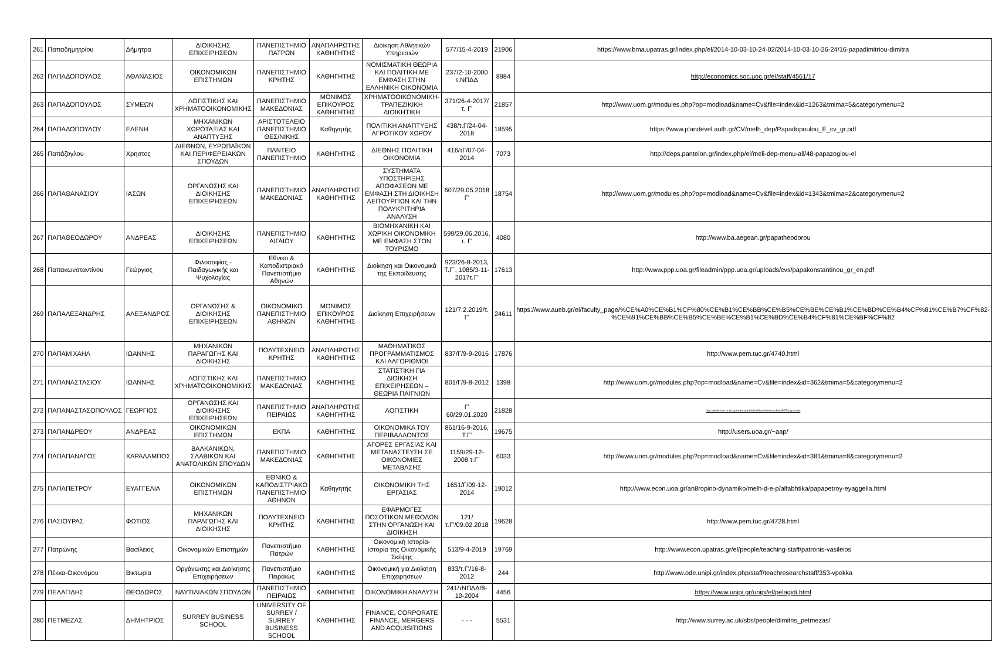| 261 | Παπαδημητρίου | Δήμητρα | ΔΙΟΙΚΗΣΗΣ ΕΠΙΧΕΙΡΗΣΕΩΝ | ΠΑΝΕΠΙΣΤΗΜΙΟ ΠΑΤΡΩΝ | ΑΝΑΠΛΗΡΩΤΗΣ ΚΑΘΗΓΗΤΗΣ | Διοίκηση Αθλητικών Υπηρεσιών | 577/15-4-2019 | 21906 | https://www.bma.upatras.gr/index.php/el/2014-10-03-10-24-02/2014-10-03-10-26-24/16-papadimitriou-dimitra |
| 262 | ΠΑΠΑΔΟΠΟΥΛΟΣ | ΑΘΑΝΑΣΙΟΣ | ΟΙΚΟΝΟΜΙΚΩΝ ΕΠΙΣΤΗΜΩΝ | ΠΑΝΕΠΙΣΤΗΜΙΟ ΚΡΗΤΗΣ | ΚΑΘΗΓΗΤΗΣ | ΝΟΜΙΣΜΑΤΙΚΗ ΘΕΩΡΙΑ ΚΑΙ ΠΟΛΙΤΙΚΗ ΜΕ ΕΜΦΑΣΗ ΣΤΗΝ ΕΛΛΗΝΙΚΗ ΟΙΚΟΝΟΜΙΑ | 237/2-10-2000 τ.ΝΠΔΔ | 8984 | http://economics.soc.uoc.gr/el/staff/4561/17 |
| 263 | ΠΑΠΑΔΟΠΟΥΛΟΣ | ΣΥΜΕΩΝ | ΛΟΓΙΣΤΙΚΗΣ ΚΑΙ ΧΡΗΜΑΤΟΟΙΚΟΝΟΜΙΚΗΣ | ΠΑΝΕΠΙΣΤΗΜΙΟ ΜΑΚΕΔΟΝΙΑΣ | ΜΟΝΙΜΟΣ ΕΠΙΚΟΥΡΟΣ ΚΑΘΗΓΗΤΗΣ | ΧΡΗΜΑΤΟΟΙΚΟΝΟΜΙΚΗ-ΤΡΑΠΕΖΙΚΙΚΗ ΔΙΟΙΚΗΤΙΚΗ | 371/26-4-2017/τ. Γ' | 21857 | http://www.uom.gr/modules.php?op=modload&name=Cv&file=index&id=1263&tmima=5&categorymenu=2 |
| 264 | ΠΑΠΑΔΟΠΟΥΛΟΥ | ΕΛΕΝΗ | ΜΗΧΑΝΙΚΩΝ ΧΩΡΟΤΑΞΙΑΣ ΚΑΙ ΑΝΑΠΤΥΞΗΣ | ΑΡΙΣΤΟΤΕΛΕΙΟ ΠΑΝΕΠΙΣΤΗΜΙΟ ΘΕΣ/ΝΙΚΗΣ | Καθηγητής | ΠΟΛΙΤΙΚΗ ΑΝΑΠΤΥΞΗΣ ΑΓΡΟΤΙΚΟΥ ΧΩΡΟΥ | 438/τ.Γ/24-04-2018 | 18595 | https://www.plandevel.auth.gr/CV/melh_dep/Papadopoulou_E_cv_gr.pdf |
| 265 | Παπάζογλου | Χρηστος | ΔΙΕΘΝΩΝ, ΕΥΡΩΠΑΪΚΩΝ ΚΑΙ ΠΕΡΙΦΕΡΕΙΑΚΩΝ ΣΠΟΥΔΩΝ | ΠΑΝΤΕΙΟ ΠΑΝΕΠΙΣΤΗΜΙΟ | ΚΑΘΗΓΗΤΗΣ | ΔΙΕΘΝΗΣ ΠΟΛΙΤΙΚΗ ΟΙΚΟΝΟΜΙΑ | 416/τΓ/07-04-2014 | 7073 | http://deps.panteion.gr/index.php/el/meli-dep-menu-all/48-papazoglou-el |
| 266 | ΠΑΠΑΘΑΝΑΣΙΟΥ | ΙΑΣΩΝ | ΟΡΓΑΝΩΣΗΣ ΚΑΙ ΔΙΟΙΚΗΣΗΣ ΕΠΙΧΕΙΡΗΣΕΩΝ | ΠΑΝΕΠΙΣΤΗΜΙΟ ΜΑΚΕΔΟΝΙΑΣ | ΑΝΑΠΛΗΡΩΤΗΣ ΚΑΘΗΓΗΤΗΣ | ΣΥΣΤΗΜΑΤΑ ΥΠΟΣΤΗΡΙΞΗΣ ΑΠΟΦΑΣΕΩΝ ΜΕ ΕΜΦΑΣΗ ΣΤΗ ΔΙΟΙΚΗΣΗ ΛΕΙΤΟΥΡΓΙΩΝ ΚΑΙ ΤΗΝ ΠΟΛΥΚΡΙΤΗΡΙΑ ΑΝΑΛΥΣΗ | 607/29.05.2018 Γ' | 18754 | http://www.uom.gr/modules.php?op=modload&name=Cv&file=index&id=1343&tmima=2&categorymenu=2 |
| 267 | ΠΑΠΑΘΕΟΔΩΡΟΥ | ΑΝΔΡΕΑΣ | ΔΙΟΙΚΗΣΗΣ ΕΠΙΧΕΙΡΗΣΕΩΝ | ΠΑΝΕΠΙΣΤΗΜΙΟ ΑΙΓΑΙΟΥ | ΚΑΘΗΓΗΤΗΣ | ΒΙΟΜΗΧΑΝΙΚΗ ΚΑΙ ΧΩΡΙΚΗ ΟΙΚΟΝΟΜΙΚΗ ΜΕ ΕΜΦΑΣΗ ΣΤΟΝ ΤΟΥΡΙΣΜΟ | 599/29.06.2016, τ. Γ' | 4080 | http://www.ba.aegean.gr/papatheodorou |
| 268 | Παπακωνσταντίνου | Γεώργιος | Φιλοσοφίας - Παιδαγωγικής και Ψυχολογίας | Εθνικο & Καποδιστριακό Πανεπιστήμιο Αθηνών | ΚΑΘΗΓΗΤΗΣ | Διοίκηση και Οικονομικά της Εκπαίδευσης | 923/26-8-2013, Τ.Γ΄, 1085/3-11-2017τ.Γ' | 17613 | http://www.ppp.uoa.gr/fileadmin/ppp.uoa.gr/uploads/cvs/papakonstantinou_gr_en.pdf |
| 269 | ΠΑΠΑΛΕΞΑΝΔΡΗΣ | ΑΛΕΞΑΝΔΡΟΣ | ΟΡΓΑΝΩΣΗΣ & ΔΙΟΙΚΗΣΗΣ ΕΠΙΧΕΙΡΗΣΕΩΝ | ΟΙΚΟΝΟΜΙΚΟ ΠΑΝΕΠΙΣΤΗΜΙΟ ΑΘΗΝΩΝ | ΜΟΝΙΜΟΣ ΕΠΙΚΟΥΡΟΣ ΚΑΘΗΓΗΤΗΣ | Διοίκηση Επιχειρήσεων | 121/7.2.2019/τ. Γ' | 24611 | https://www.aueb.gr/el/faculty_page/%CE%A0%CE%B1%CF%80%CE%B1%CE%BB%CE%B5%CE%BE%CE%B1%CE%BD%CE%B4%CF%81%CE%B7%CF%82-%CE%91%CE%BB%CE%B5%CE%BE%CE%B1%CE%BD%CE%B4%CF%81%CE%BF%CF%82 |
| 270 | ΠΑΠΑΜΙΧΑΗΛ | ΙΩΑΝΝΗΣ | ΜΗΧΑΝΙΚΩΝ ΠΑΡΑΓΩΓΗΣ ΚΑΙ ΔΙΟΙΚΗΣΗΣ | ΠΟΛΥΤΕΧΝΕΙΟ ΚΡΗΤΗΣ | ΑΝΑΠΛΗΡΩΤΗΣ ΚΑΘΗΓΗΤΗΣ | ΜΑΘΗΜΑΤΙΚΟΣ ΠΡΟΓΡΑΜΜΑΤΙΣΜΟΣ ΚΑΙ ΑΛΓΟΡΙΘΜΟΙ | 837/Γ/9-9-2016 | 17876 | http://www.pem.tuc.gr/4740.html |
| 271 | ΠΑΠΑΝΑΣΤΑΣΙΟΥ | ΙΩΑΝΝΗΣ | ΛΟΓΙΣΤΙΚΗΣ ΚΑΙ ΧΡΗΜΑΤΟΟΙΚΟΝΟΜΙΚΗΣ | ΠΑΝΕΠΙΣΤΗΜΙΟ ΜΑΚΕΔΟΝΙΑΣ | ΚΑΘΗΓΗΤΗΣ | ΣΤΑΤΙΣΤΙΚΗ ΓΙΑ ΔΙΟΙΚΗΣΗ ΕΠΙΧΕΙΡΗΣΕΩΝ – ΘΕΩΡΙΑ ΠΑΙΓΝΙΩΝ | 801/Γ/9-8-2012 | 1398 | http://www.uom.gr/modules.php?op=modload&name=Cv&file=index&id=362&tmima=5&categorymenu=2 |
| 272 | ΠΑΠΑΝΑΣΤΑΣΟΠΟΥΛΟΣ | ΓΕΩΡΓΙΟΣ | ΟΡΓΑΝΩΣΗΣ ΚΑΙ ΔΙΟΙΚΗΣΗΣ ΕΠΙΧΕΙΡΗΣΕΩΝ | ΠΑΝΕΠΙΣΤΗΜΙΟ ΠΕΙΡΑΙΩΣ | ΑΝΑΠΛΗΡΩΤΗΣ ΚΑΘΗΓΗΤΗΣ | ΛΟΓΙΣΤΙΚΗ | Γ' 60/29.01.2020 | 21828 | http://www.ode.unipi.gr/index.php/el/staff/teachresearchstaff/25-papanast |
| 273 | ΠΑΠΑΝΔΡΕΟΥ | ΑΝΔΡΕΑΣ | ΟΙΚΟΝΟΜΙΚΩΝ ΕΠΙΣΤΗΜΩΝ | ΕΚΠΑ | ΚΑΘΗΓΗΤΗΣ | ΟΙΚΟΝΟΜΙΚΑ ΤΟΥ ΠΕΡΙΒΑΛΛΟΝΤΟΣ | 861/16-9-2016, Τ.Γ' | 19675 | http://users.uoa.gr/~aap/ |
| 274 | ΠΑΠΑΠΑΝΑΓΟΣ | ΧΑΡΑΛΑΜΠΟΣ | ΒΑΛΚΑΝΙΚΩΝ, ΣΛΑΒΙΚΩΝ ΚΑΙ ΑΝΑΤΟΛΙΚΩΝ ΣΠΟΥΔΩΝ | ΠΑΝΕΠΙΣΤΗΜΙΟ ΜΑΚΕΔΟΝΙΑΣ | ΚΑΘΗΓΗΤΗΣ | ΑΓΟΡΕΣ ΕΡΓΑΣΙΑΣ ΚΑΙ ΜΕΤΑΝΑΣΤΕΥΣΗ ΣΕ ΟΙΚΟΝΟΜΙΕΣ ΜΕΤΑΒΑΣΗΣ | 1159/29-12-2008 τ.Γ΄ | 6033 | http://www.uom.gr/modules.php?op=modload&name=Cv&file=index&id=381&tmima=8&categorymenu=2 |
| 275 | ΠΑΠΑΠΕΤΡΟΥ | ΕΥΑΓΓΕΛΙΑ | ΟΙΚΟΝΟΜΙΚΩΝ ΕΠΙΣΤΗΜΩΝ | ΕΘΝΙΚΟ & ΚΑΠΟΔΙΣΤΡΙΑΚΟ ΠΑΝΕΠΙΣΤΗΜΙΟ ΑΘΗΝΩΝ | Καθηγητής | ΟΙΚΟΝΟΜΙΚΗ ΤΗΣ ΕΡΓΑΣΙΑΣ | 1651/Γ/09-12-2014 | 19012 | http://www.econ.uoa.gr/an8ropino-dynamiko/melh-d-e-p/alfabhtika/papapetroy-eyaggelia.html |
| 276 | ΠΑΣΙΟΥΡΑΣ | ΦΩΤΙΟΣ | ΜΗΧΑΝΙΚΩΝ ΠΑΡΑΓΩΓΗΣ ΚΑΙ ΔΙΟΙΚΗΣΗΣ | ΠΟΛΥΤΕΧΝΕΙΟ ΚΡΗΤΗΣ | ΚΑΘΗΓΗΤΗΣ | ΕΦΑΡΜΟΓΕΣ ΠΟΣΟΤΙΚΩΝ ΜΕΘΟΔΩΝ ΣΤΗΝ ΟΡΓΑΝΩΣΗ ΚΑΙ ΔΙΟΙΚΗΣΗ | 121/τ.Γ'/09.02.2018 | 19628 | http://www.pem.tuc.gr/4728.html |
| 277 | Πατρώνης | Βασίλειος | Οικονομικών Επιστημών | Πανεπιστήμιο Πατρών | ΚΑΘΗΓΗΤΗΣ | Οικονομική Ιστορία-Ιστορία της Οικονομικής Σκέψης | 513/9-4-2019 | 19769 | http://www.econ.upatras.gr/el/people/teaching-staff/patronis-vasileios |
| 278 | Πέκκα-Οικονόμου | Βικτωρία | Οργάνωσης και Διοίκησης Επιχειρήσεων | Πανεπιστήμιο Πειραιώς | ΚΑΘΗΓΗΤΗΣ | Οικονομική για Διοίκηση Επιχειρήσεων | 833/τ.Γ'/16-8-2012 | 244 | http://www.ode.unipi.gr/index.php/staff/teachresearchstaff/353-vpekka |
| 279 | ΠΕΛΑΓΙΔΗΣ | ΘΕΟΔΩΡΟΣ | ΝΑΥΤΙΛΙΑΚΩΝ ΣΠΟΥΔΩΝ | ΠΑΝΕΠΙΣΤΗΜΙΟ ΠΕΙΡΑΙΩΣ | ΚΑΘΗΓΗΤΗΣ | ΟΙΚΟΝΟΜΙΚΗ ΑΝΑΛΥΣΗ | 241/τΝΠΔΔ/8-10-2004 | 4456 | https://www.unipi.gr/unipi/el/pelagidi.html |
| 280 | ΠΕΤΜΕΖΑΣ | ΔΗΜΗΤΡΙΟΣ | SURREY BUSINESS SCHOOL | UNIVERSITY OF SURREY / SURREY BUSINESS SCHOOL | ΚΑΘΗΓΗΤΗΣ | FINANCE, CORPORATE FINANCE, MERGERS AND ACQUISITIONS | - - - | 5531 | http://www.surrey.ac.uk/sbs/people/dimitris_petmezas/ |